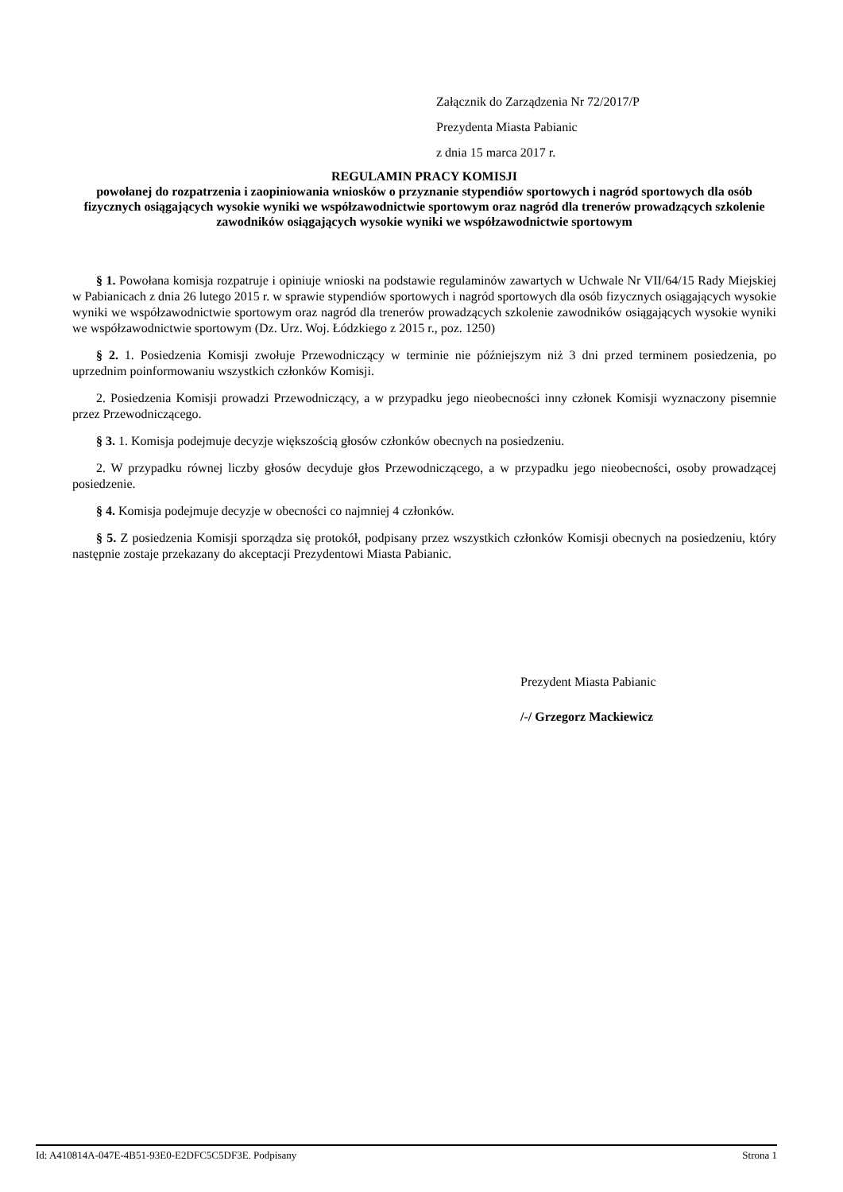Załącznik do Zarządzenia Nr 72/2017/P
Prezydenta Miasta Pabianic
z dnia 15 marca 2017 r.
REGULAMIN PRACY KOMISJI
powołanej do rozpatrzenia i zaopiniowania wniosków o przyznanie stypendiów sportowych i nagród sportowych dla osób fizycznych osiągających wysokie wyniki we współzawodnictwie sportowym oraz nagród dla trenerów prowadzących szkolenie zawodników osiągających wysokie wyniki we współzawodnictwie sportowym
§ 1. Powołana komisja rozpatruje i opiniuje wnioski na podstawie regulaminów zawartych w Uchwale Nr VII/64/15 Rady Miejskiej w Pabianicach z dnia 26 lutego 2015 r. w sprawie stypendiów sportowych i nagród sportowych dla osób fizycznych osiągających wysokie wyniki we współzawodnictwie sportowym oraz nagród dla trenerów prowadzących szkolenie zawodników osiągających wysokie wyniki we współzawodnictwie sportowym (Dz. Urz. Woj. Łódzkiego z 2015 r., poz. 1250)
§ 2. 1. Posiedzenia Komisji zwołuje Przewodniczący w terminie nie późniejszym niż 3 dni przed terminem posiedzenia, po uprzednim poinformowaniu wszystkich członków Komisji.
2. Posiedzenia Komisji prowadzi Przewodniczący, a w przypadku jego nieobecności inny członek Komisji wyznaczony pisemnie przez Przewodniczącego.
§ 3. 1. Komisja podejmuje decyzje większością głosów członków obecnych na posiedzeniu.
2. W przypadku równej liczby głosów decyduje głos Przewodniczącego, a w przypadku jego nieobecności, osoby prowadzącej posiedzenie.
§ 4. Komisja podejmuje decyzje w obecności co najmniej 4 członków.
§ 5. Z posiedzenia Komisji sporządza się protokół, podpisany przez wszystkich członków Komisji obecnych na posiedzeniu, który następnie zostaje przekazany do akceptacji Prezydentowi Miasta Pabianic.
Prezydent Miasta Pabianic
/-/ Grzegorz Mackiewicz
Id: A410814A-047E-4B51-93E0-E2DFC5C5DF3E. Podpisany Strona 1